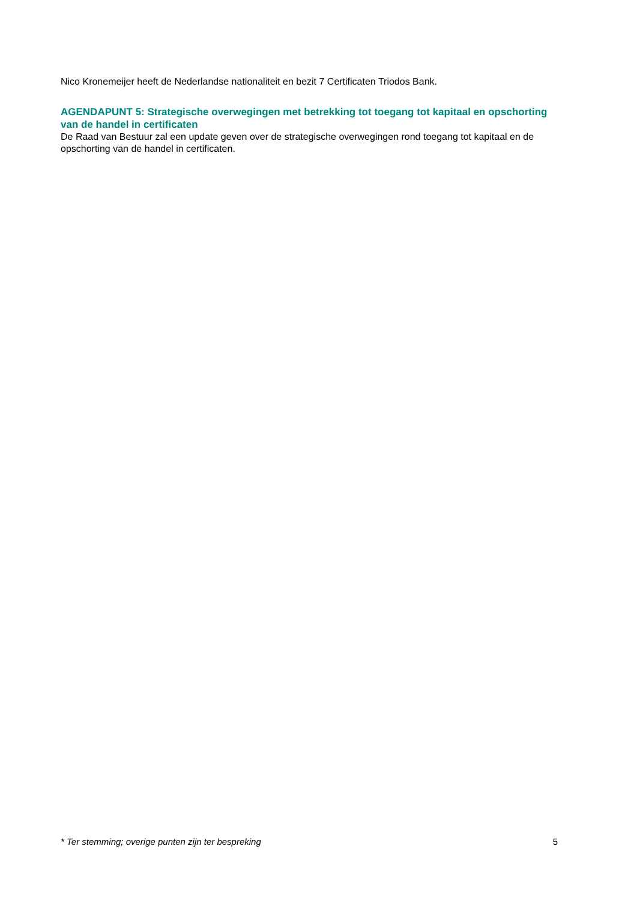Nico Kronemeijer heeft de Nederlandse nationaliteit en bezit 7 Certificaten Triodos Bank.
AGENDAPUNT 5: Strategische overwegingen met betrekking tot toegang tot kapitaal en opschorting van de handel in certificaten
De Raad van Bestuur zal een update geven over de strategische overwegingen rond toegang tot kapitaal en de opschorting van de handel in certificaten.
* Ter stemming; overige punten zijn ter bespreking 5